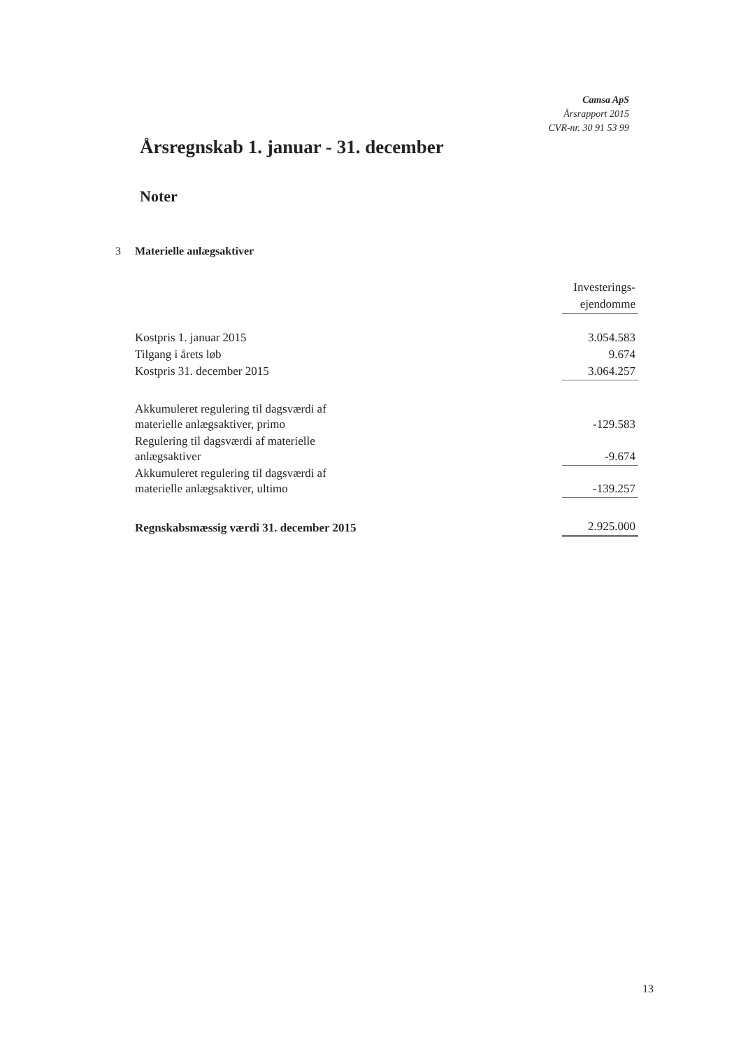Camsa ApS
Årsrapport 2015
CVR-nr. 30 91 53 99
Årsregnskab 1. januar - 31. december
Noter
3 Materielle anlægsaktiver
| | Investerings- ejendomme |
| Kostpris 1. januar 2015 | 3.054.583 |
| Tilgang i årets løb | 9.674 |
| Kostpris 31. december 2015 | 3.064.257 |
| Akkumuleret regulering til dagsværdi af materielle anlægsaktiver, primo | -129.583 |
| Regulering til dagsværdi af materielle anlægsaktiver | -9.674 |
| Akkumuleret regulering til dagsværdi af materielle anlægsaktiver, ultimo | -139.257 |
| Regnskabsmæssig værdi 31. december 2015 | 2.925.000 |
13